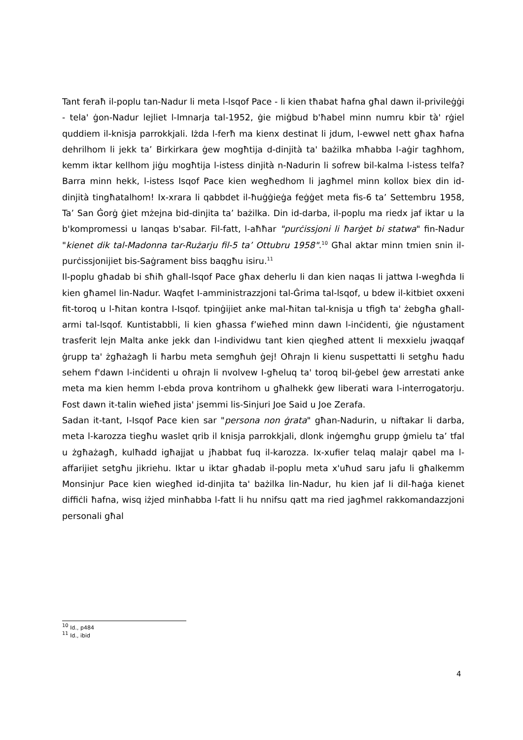Tant feraħ il-poplu tan-Nadur li meta l-lsqof Pace - li kien tħabat ħafna għal dawn il-privileġġi - tela' ġon-Nadur lejliet l-Imnarja tal-1952, ġie miġbud b'ħabel minn numru kbir tà' rġiel quddiem il-knisja parrokkjali. Iżda l-ferħ ma kienx destinat li jdum, l-ewwel nett għax ħafna dehrilhom li jekk ta’ Birkirkara ġew mogħtija d-dinjità ta' bażilka mħabba l-aġir tagħhom, kemm iktar kellhom jiġu mogħtija l-istess dinjità n-Nadurin li sofrew bil-kalma l-istess telfa? Barra minn hekk, l-istess Isqof Pace kien wegħedhom li jagħmel minn kollox biex din id-dinjità tingħatalhom! Ix-xrara li qabbdet il-ħuġġieġa feġġet meta fis-6 ta’ Settembru 1958, Ta’ San Ġorġ ġiet mżejna bid-dinjita ta’ bażilka. Din id-darba, il-poplu ma riedx jaf iktar u la b'kompromessi u lanqas b'sabar. Fil-fatt, l-aħħar "purċissjoni li ħarġet bi statwa" fin-Nadur "kienet dik tal-Madonna tar-Rużarju fil-5 ta’ Ottubru 1958".<sup>10</sup> Għal aktar minn tmien snin il-purċissjonijiet bis-Saġrament biss baqgħu isiru.<sup>11</sup>
Il-poplu għadab bi sħiħ għall-lsqof Pace għax deherlu Ii dan kien naqas Ii jattwa I-wegħda Ii kien għamel lin-Nadur. Waqfet I-amministrazzjoni tal-Ġrima tal-lsqof, u bdew il-kitbiet oxxeni fit-toroq u l-ħitan kontra I-Isqof. tpinġijiet anke mal-ħitan tal-knisja u tfigħ ta' żebgħa għall-armi tal-lsqof. Kuntistabbli, li kien għassa f’wieħed minn dawn l-inċidenti, ġie nġustament trasferit lejn Malta anke jekk dan I-individwu tant kien qiegħed attent Ii mexxielu jwaqqaf ġrupp ta' żgħażagħ li ħarbu meta semgħuh ġej! Oħrajn Ii kienu suspettatti Ii setgħu ħadu sehem f'dawn l-inċidenti u oħrajn li nvolvew I-għeluq ta' toroq bil-ġebel ġew arrestati anke meta ma kien hemm l-ebda prova kontrihom u għalhekk ġew liberati wara l-interrogatorju. Fost dawn it-talin wieħed jista' jsemmi lis-Sinjuri Joe Said u Joe Zerafa.
Sadan it-tant, I-Isqof Pace kien sar "persona non ġrata" għan-Nadurin, u niftakar li darba, meta l-karozza tiegħu waslet qrib il knisja parrokkjali, dlonk inġemgħu grupp ġmielu ta’ tfal u żgħażagħ, kulħadd igħajjat u jħabbat fuq il-karozza. Ix-xufier telaq malajr qabel ma l-affarijiet setgħu jikriehu. Iktar u iktar għadab il-poplu meta x'uħud saru jafu li għalkemm Monsinjur Pace kien wiegħed id-dinjita ta' bażilka lin-Nadur, hu kien jaf Ii dil-ħaġa kienet diffiċli ħafna, wisq iżjed minħabba l-fatt li hu nnifsu qatt ma ried jagħmel rakkomandazzjoni personali għal
<sup>10</sup> Id., p484
<sup>11</sup> Id., ibid
4